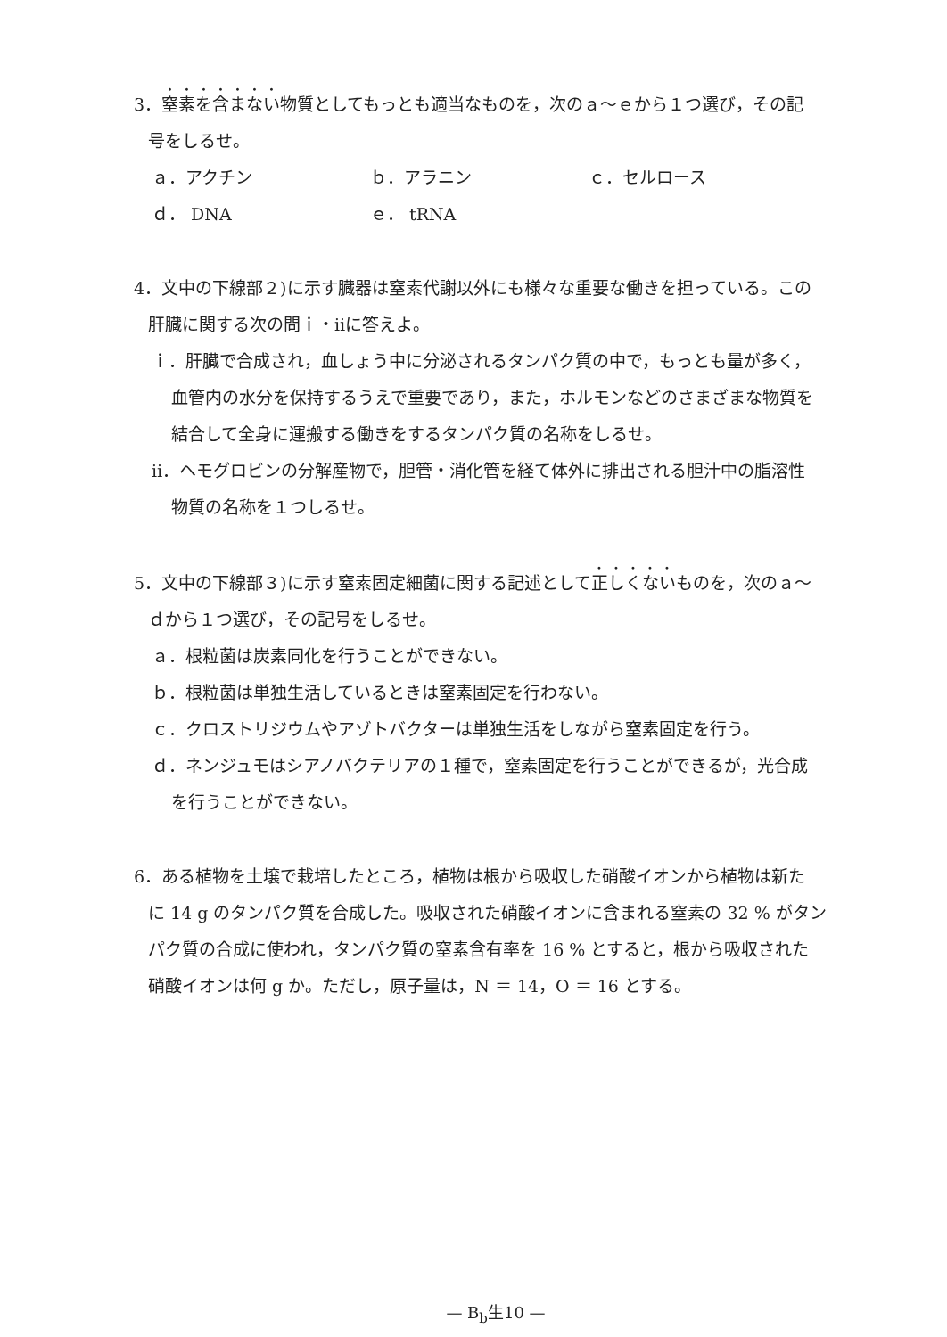3．窒素を含まない物質としてもっとも適当なものを，次のａ～ｅから１つ選び，その記
号をしるせ。
ａ．アクチン ｂ．アラニン ｃ．セルロース
ｄ． DNA ｅ． tRNA
4．文中の下線部２)に示す臓器は窒素代謝以外にも様々な重要な働きを担っている。この
肝臓に関する次の問ｉ・ⅱに答えよ。
ｉ．肝臓で合成され，血しょう中に分泌されるタンパク質の中で，もっとも量が多く，
血管内の水分を保持するうえで重要であり，また，ホルモンなどのさまざまな物質を
結合して全身に運搬する働きをするタンパク質の名称をしるせ。
ⅱ．ヘモグロビンの分解産物で，胆管・消化管を経て体外に排出される胆汁中の脂溶性
物質の名称を１つしるせ。
5．文中の下線部３)に示す窒素固定細菌に関する記述として正しくないものを，次のａ～
ｄから１つ選び，その記号をしるせ。
ａ．根粒菌は炭素同化を行うことができない。
ｂ．根粒菌は単独生活しているときは窒素固定を行わない。
ｃ．クロストリジウムやアゾトバクターは単独生活をしながら窒素固定を行う。
ｄ．ネンジュモはシアノバクテリアの１種で，窒素固定を行うことができるが，光合成
を行うことができない。
6．ある植物を土壌で栽培したところ，植物は根から吸収した硝酸イオンから植物は新た
に 14 g のタンパク質を合成した。吸収された硝酸イオンに含まれる窒素の 32 % がタン
パク質の合成に使われ，タンパク質の窒素含有率を 16 % とすると，根から吸収された
硝酸イオンは何 g か。ただし，原子量は，N ＝ 14，O ＝ 16 とする。
— B<sub>b</sub>生10 —